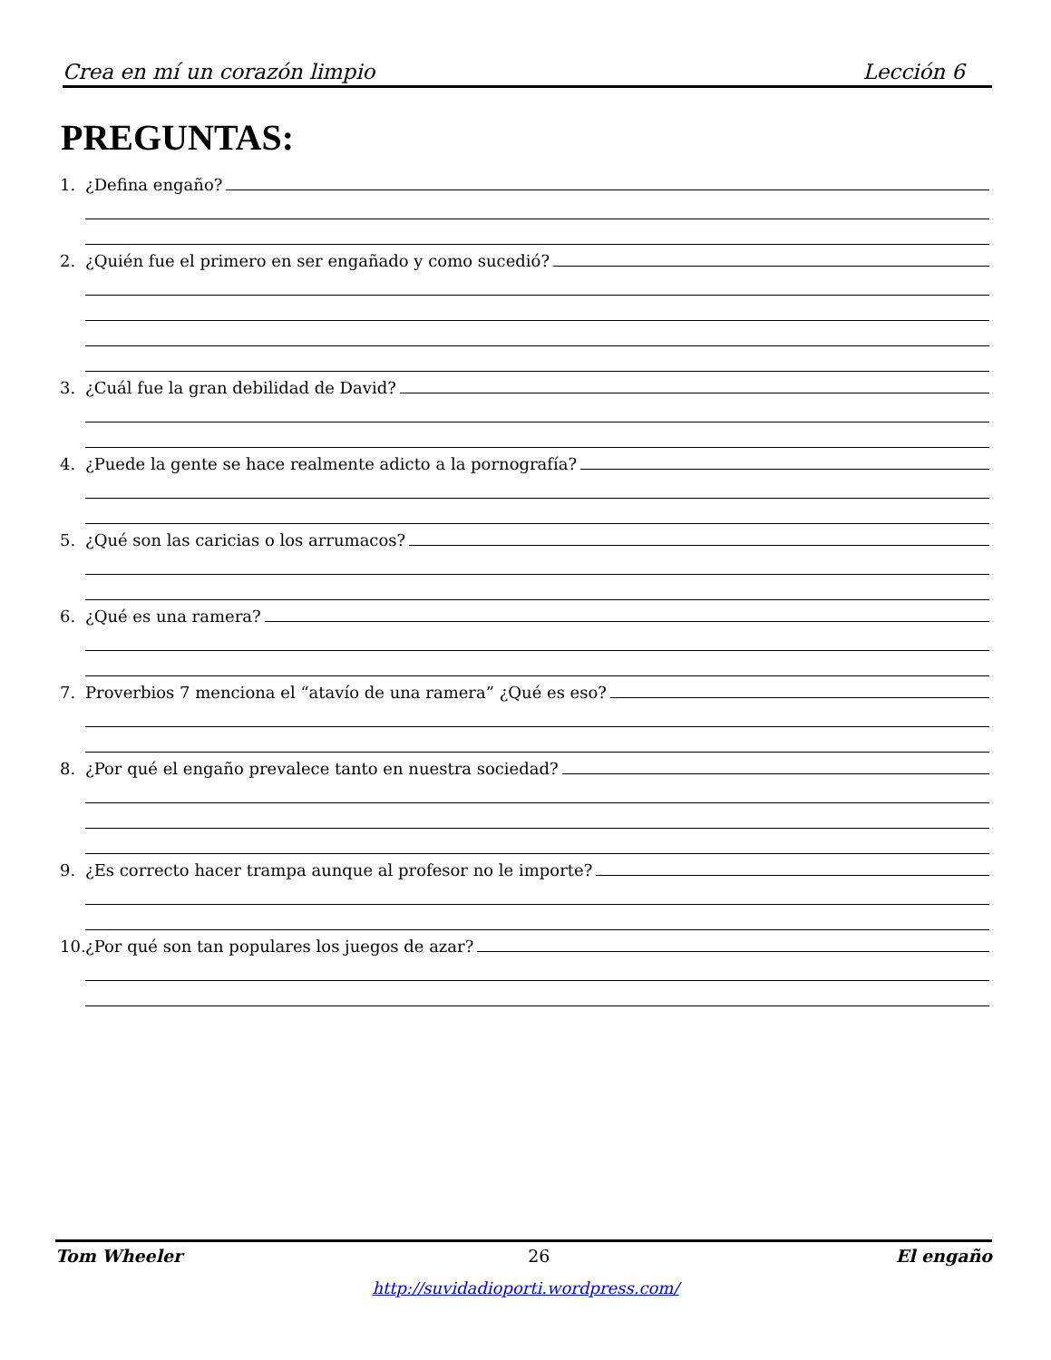Crea en mí un corazón limpio Lección 6
PREGUNTAS:
1. ¿Defina engaño?
2. ¿Quién fue el primero en ser engañado y como sucedió?
3. ¿Cuál fue la gran debilidad de David?
4. ¿Puede la gente se hace realmente adicto a la pornografía?
5. ¿Qué son las caricias o los arrumacos?
6. ¿Qué es una ramera?
7. Proverbios 7 menciona el “atavío de una ramera” ¿Qué es eso?
8. ¿Por qué el engaño prevalece tanto en nuestra sociedad?
9. ¿Es correcto hacer trampa aunque al profesor no le importe?
10. ¿Por qué son tan populares los juegos de azar?
Tom Wheeler 26 El engaño
http://suvidadioporti.wordpress.com/